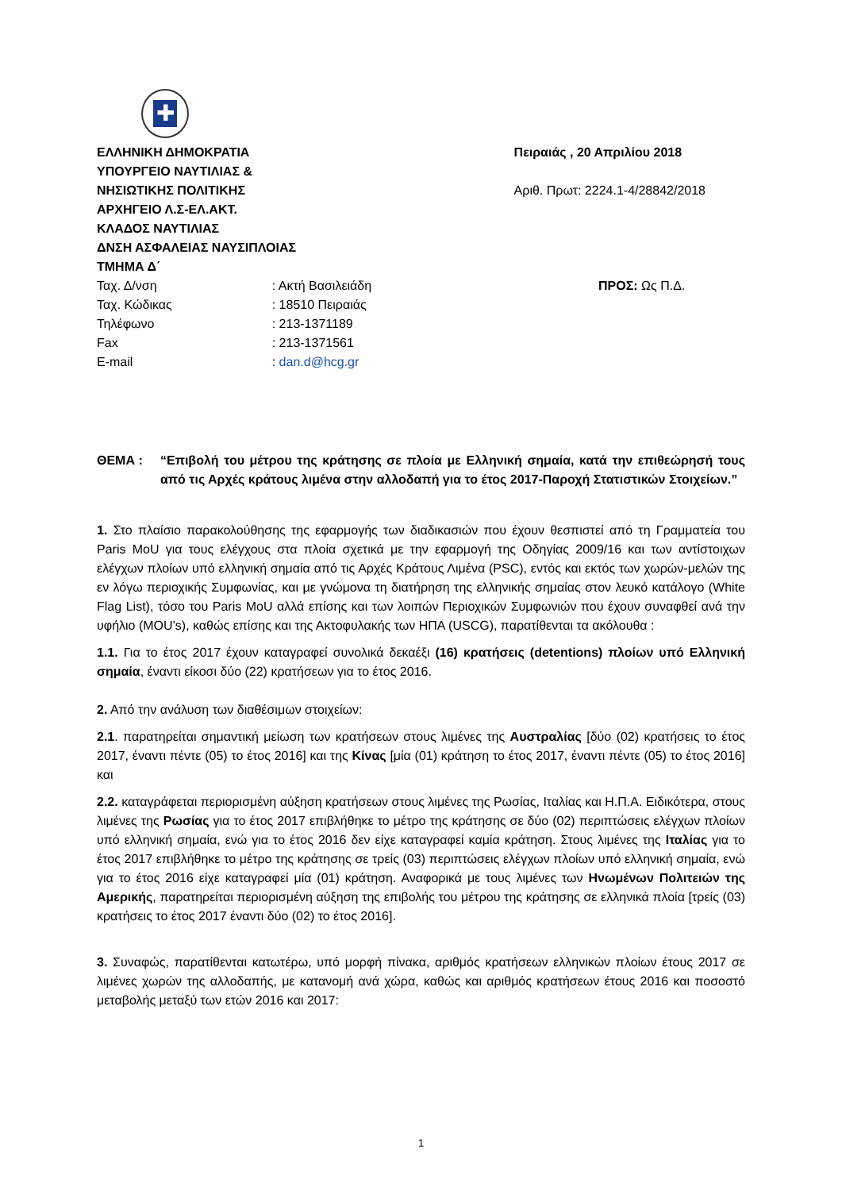✚
ΕΛΛΗΝΙΚΗ ΔΗΜΟΚΡΑΤΙΑ
ΥΠΟΥΡΓΕΙΟ ΝΑΥΤΙΛΙΑΣ &
ΝΗΣΙΩΤΙΚΗΣ ΠΟΛΙΤΙΚΗΣ
ΑΡΧΗΓΕΙΟ Λ.Σ-ΕΛ.ΑΚΤ.
ΚΛΑΔΟΣ ΝΑΥΤΙΛΙΑΣ
ΔΝΣΗ ΑΣΦΑΛΕΙΑΣ ΝΑΥΣΙΠΛΟΙΑΣ
ΤΜΗΜΑ Δ΄
Πειραιάς , 20 Απριλίου 2018
Αριθ. Πρωτ: 2224.1-4/28842/2018
| Ταχ. Δ/νση | : Ακτή Βασιλειάδη |
| Ταχ. Κώδικας | : 18510 Πειραιάς |
| Τηλέφωνο | : 213-1371189 |
| Fax | : 213-1371561 |
| E-mail | : dan.d@hcg.gr |
ΠΡΟΣ: Ως Π.Δ.
ΘΕΜΑ : “Επιβολή του μέτρου της κράτησης σε πλοία με Ελληνική σημαία, κατά την επιθεώρησή τους από τις Αρχές κράτους λιμένα στην αλλοδαπή για το έτος 2017-Παροχή Στατιστικών Στοιχείων.”
1. Στο πλαίσιο παρακολούθησης της εφαρμογής των διαδικασιών που έχουν θεσπιστεί από τη Γραμματεία του Paris MoU για τους ελέγχους στα πλοία σχετικά με την εφαρμογή της Οδηγίας 2009/16 και των αντίστοιχων ελέγχων πλοίων υπό ελληνική σημαία από τις Αρχές Κράτους Λιμένα (PSC), εντός και εκτός των χωρών-μελών της εν λόγω περιοχικής Συμφωνίας, και με γνώμονα τη διατήρηση της ελληνικής σημαίας στον λευκό κατάλογο (White Flag List), τόσο του Paris MoU αλλά επίσης και των λοιπών Περιοχικών Συμφωνιών που έχουν συναφθεί ανά την υφήλιο (MOU’s), καθώς επίσης και της Ακτοφυλακής των ΗΠΑ (USCG), παρατίθενται τα ακόλουθα :
1.1. Για το έτος 2017 έχουν καταγραφεί συνολικά δεκαέξι (16) κρατήσεις (detentions) πλοίων υπό Ελληνική σημαία, έναντι είκοσι δύο (22) κρατήσεων για το έτος 2016.
2. Από την ανάλυση των διαθέσιμων στοιχείων:
2.1. παρατηρείται σημαντική μείωση των κρατήσεων στους λιμένες της Αυστραλίας [δύο (02) κρατήσεις το έτος 2017, έναντι πέντε (05) το έτος 2016] και της Κίνας [μία (01) κράτηση το έτος 2017, έναντι πέντε (05) το έτος 2016] και
2.2. καταγράφεται περιορισμένη αύξηση κρατήσεων στους λιμένες της Ρωσίας, Ιταλίας και Η.Π.Α. Ειδικότερα, στους λιμένες της Ρωσίας για το έτος 2017 επιβλήθηκε το μέτρο της κράτησης σε δύο (02) περιπτώσεις ελέγχων πλοίων υπό ελληνική σημαία, ενώ για το έτος 2016 δεν είχε καταγραφεί καμία κράτηση. Στους λιμένες της Ιταλίας για το έτος 2017 επιβλήθηκε το μέτρο της κράτησης σε τρείς (03) περιπτώσεις ελέγχων πλοίων υπό ελληνική σημαία, ενώ για το έτος 2016 είχε καταγραφεί μία (01) κράτηση. Αναφορικά με τους λιμένες των Ηνωμένων Πολιτειών της Αμερικής, παρατηρείται περιορισμένη αύξηση της επιβολής του μέτρου της κράτησης σε ελληνικά πλοία [τρείς (03) κρατήσεις το έτος 2017 έναντι δύο (02) το έτος 2016].
3. Συναφώς, παρατίθενται κατωτέρω, υπό μορφή πίνακα, αριθμός κρατήσεων ελληνικών πλοίων έτους 2017 σε λιμένες χωρών της αλλοδαπής, με κατανομή ανά χώρα, καθώς και αριθμός κρατήσεων έτους 2016 και ποσοστό μεταβολής μεταξύ των ετών 2016 και 2017:
1